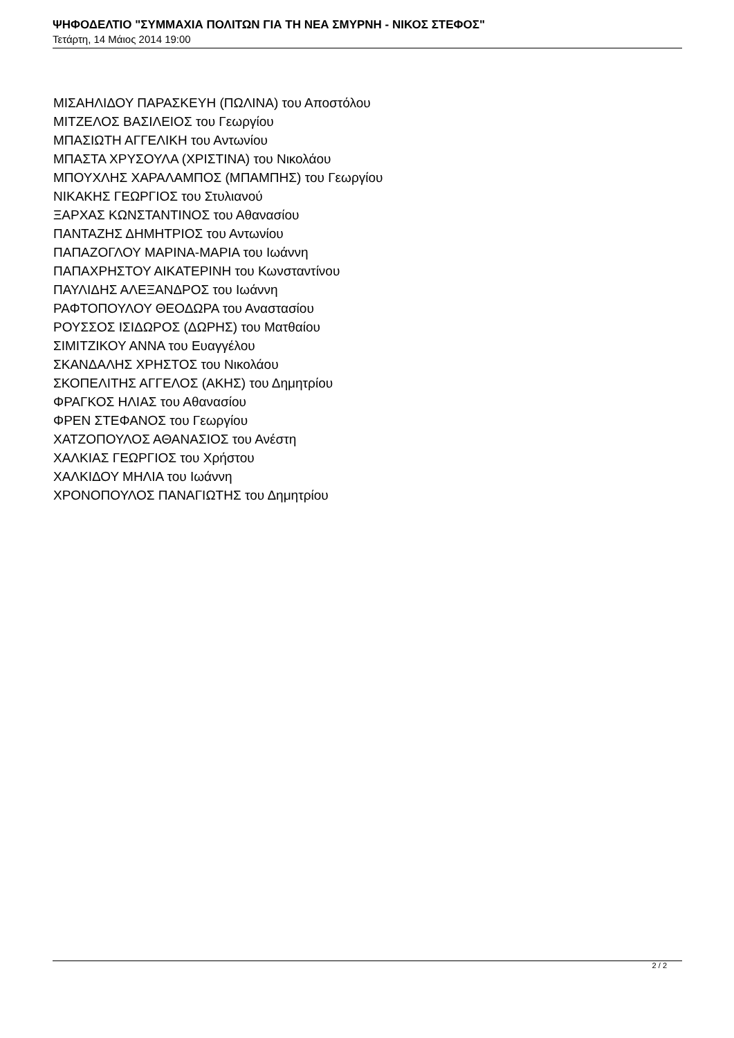ΨΗΦΟΔΕΛΤΙΟ "ΣΥΜΜΑΧΙΑ ΠΟΛΙΤΩΝ ΓΙΑ ΤΗ ΝΕΑ ΣΜΥΡΝΗ - ΝΙΚΟΣ ΣΤΕΦΟΣ"
Τετάρτη, 14 Μάιος 2014 19:00
ΜΙΣΑΗΛΙΔΟΥ ΠΑΡΑΣΚΕΥΗ (ΠΩΛΙΝΑ) του Αποστόλου
ΜΙΤΖΕΛΟΣ ΒΑΣΙΛΕΙΟΣ του Γεωργίου
ΜΠΑΣΙΩΤΗ ΑΓΓΕΛΙΚΗ του Αντωνίου
ΜΠΑΣΤΑ ΧΡΥΣΟΥΛΑ (ΧΡΙΣΤΙΝΑ) του Νικολάου
ΜΠΟΥΧΛΗΣ ΧΑΡΑΛΑΜΠΟΣ (ΜΠΑΜΠΗΣ) του Γεωργίου
ΝΙΚΑΚΗΣ ΓΕΩΡΓΙΟΣ του Στυλιανού
ΞΑΡΧΑΣ ΚΩΝΣΤΑΝΤΙΝΟΣ του Αθανασίου
ΠΑΝΤΑΖΗΣ ΔΗΜΗΤΡΙΟΣ του Αντωνίου
ΠΑΠΑΖΟΓΛΟΥ ΜΑΡΙΝΑ-ΜΑΡΙΑ του Ιωάννη
ΠΑΠΑΧΡΗΣΤΟΥ ΑΙΚΑΤΕΡΙΝΗ του Κωνσταντίνου
ΠΑΥΛΙΔΗΣ ΑΛΕΞΑΝΔΡΟΣ του Ιωάννη
ΡΑΦΤΟΠΟΥΛΟΥ ΘΕΟΔΩΡΑ του Αναστασίου
ΡΟΥΣΣΟΣ ΙΣΙΔΩΡΟΣ (ΔΩΡΗΣ) του Ματθαίου
ΣΙΜΙΤΖΙΚΟΥ ΑΝΝΑ του Ευαγγέλου
ΣΚΑΝΔΑΛΗΣ ΧΡΗΣΤΟΣ του Νικολάου
ΣΚΟΠΕΛΙΤΗΣ ΑΓΓΕΛΟΣ (ΑΚΗΣ) του Δημητρίου
ΦΡΑΓΚΟΣ ΗΛΙΑΣ του Αθανασίου
ΦΡΕΝ ΣΤΕΦΑΝΟΣ του Γεωργίου
ΧΑΤΖΟΠΟΥΛΟΣ ΑΘΑΝΑΣΙΟΣ του Ανέστη
ΧΑΛΚΙΑΣ ΓΕΩΡΓΙΟΣ του Χρήστου
ΧΑΛΚΙΔΟΥ ΜΗΛΙΑ του Ιωάννη
ΧΡΟΝΟΠΟΥΛΟΣ ΠΑΝΑΓΙΩΤΗΣ του Δημητρίου
2 / 2